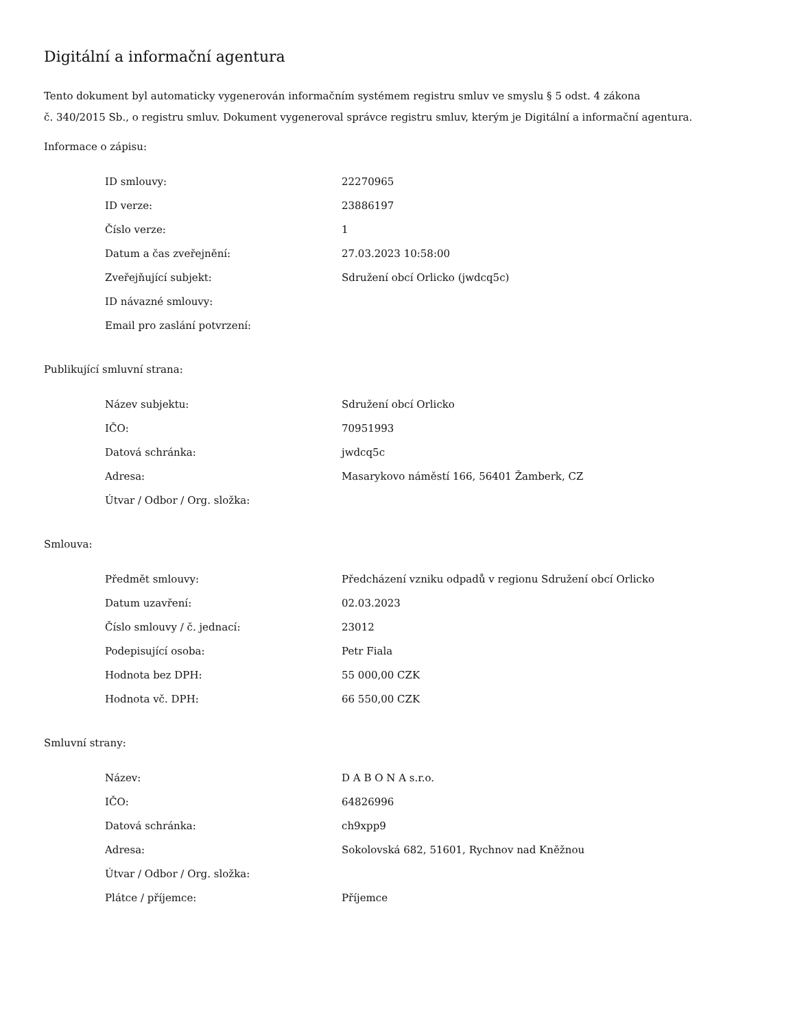Digitální a informační agentura
Tento dokument byl automaticky vygenerován informačním systémem registru smluv ve smyslu § 5 odst. 4 zákona
č. 340/2015 Sb., o registru smluv. Dokument vygeneroval správce registru smluv, kterým je Digitální a informační agentura.
Informace o zápisu:
| ID smlouvy: | 22270965 |
| ID verze: | 23886197 |
| Číslo verze: | 1 |
| Datum a čas zveřejnění: | 27.03.2023 10:58:00 |
| Zveřejňující subjekt: | Sdružení obcí Orlicko (jwdcq5c) |
| ID návazné smlouvy: | |
| Email pro zaslání potvrzení: | |
Publikující smluvní strana:
| Název subjektu: | Sdružení obcí Orlicko |
| IČO: | 70951993 |
| Datová schránka: | jwdcq5c |
| Adresa: | Masarykovo náměstí 166, 56401 Žamberk, CZ |
| Útvar / Odbor / Org. složka: | |
Smlouva:
| Předmět smlouvy: | Předcházení vzniku odpadů v regionu Sdružení obcí Orlicko |
| Datum uzavření: | 02.03.2023 |
| Číslo smlouvy / č. jednací: | 23012 |
| Podepisující osoba: | Petr Fiala |
| Hodnota bez DPH: | 55 000,00 CZK |
| Hodnota vč. DPH: | 66 550,00 CZK |
Smluvní strany:
| Název: | D A B O N A s.r.o. |
| IČO: | 64826996 |
| Datová schránka: | ch9xpp9 |
| Adresa: | Sokolovská 682, 51601, Rychnov nad Kněžnou |
| Útvar / Odbor / Org. složka: | |
| Plátce / příjemce: | Příjemce |